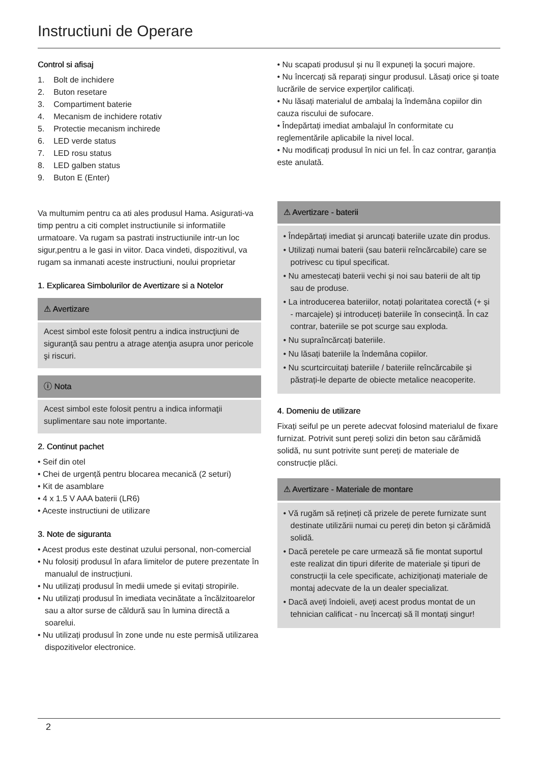Instructiuni de Operare
Control si afisaj
1. Bolt de inchidere
2. Buton resetare
3. Compartiment baterie
4. Mecanism de inchidere rotativ
5. Protectie mecanism inchirede
6. LED verde status
7. LED rosu status
8. LED galben status
9. Buton E (Enter)
Va multumim pentru ca ati ales produsul Hama. Asigurati-va timp pentru a citi complet instructiunile si informatiile urmatoare. Va rugam sa pastrati instructiunile intr-un loc sigur,pentru a le gasi in viitor. Daca vindeti, dispozitivul, va rugam sa inmanati aceste instructiuni, noului proprietar
1. Explicarea Simbolurilor de Avertizare si a Notelor
⚠ Avertizare
Acest simbol este folosit pentru a indica instrucţiuni de siguranţă sau pentru a atrage atenţia asupra unor pericole şi riscuri.
ⓘ Nota
Acest simbol este folosit pentru a indica informaţii suplimentare sau note importante.
2. Continut pachet
• Seif din otel
• Chei de urgență pentru blocarea mecanică (2 seturi)
• Kit de asamblare
• 4 x 1.5 V AAA baterii (LR6)
• Aceste instructiuni de utilizare
3. Note de siguranta
• Acest produs este destinat uzului personal, non-comercial
• Nu folosiți produsul în afara limitelor de putere prezentate în manualul de instrucțiuni.
• Nu utilizați produsul în medii umede și evitați stropirile.
• Nu utilizați produsul în imediata vecinătate a încălzitoarelor sau a altor surse de căldură sau în lumina directă a soarelui.
• Nu utilizați produsul în zone unde nu este permisă utilizarea dispozitivelor electronice.
• Nu scapati produsul și nu îl expuneți la șocuri majore.
• Nu încercați să reparați singur produsul. Lăsați orice și toate lucrările de service experților calificați.
• Nu lăsați materialul de ambalaj la îndemâna copiilor din cauza riscului de sufocare.
• Îndepărtați imediat ambalajul în conformitate cu reglementările aplicabile la nivel local.
• Nu modificați produsul în nici un fel. În caz contrar, garanția este anulată.
⚠ Avertizare - baterii
• Îndepărtați imediat și aruncați bateriile uzate din produs.
• Utilizați numai baterii (sau baterii reîncărcabile) care se potrivesc cu tipul specificat.
• Nu amestecați baterii vechi și noi sau baterii de alt tip sau de produse.
• La introducerea bateriilor, notați polaritatea corectă (+ și - marcajele) și introduceți bateriile în consecință. În caz contrar, bateriile se pot scurge sau exploda.
• Nu supraîncărcați bateriile.
• Nu lăsați bateriile la îndemâna copiilor.
• Nu scurtcircuitați bateriile / bateriile reîncărcabile și păstrați-le departe de obiecte metalice neacoperite.
4. Domeniu de utilizare
Fixați seiful pe un perete adecvat folosind materialul de fixare furnizat. Potrivit sunt pereți solizi din beton sau cărămidă solidă, nu sunt potrivite sunt pereți de materiale de construcție plăci.
⚠ Avertizare - Materiale de montare
• Vă rugăm să rețineți că prizele de perete furnizate sunt destinate utilizării numai cu pereți din beton și cărămidă solidă.
• Dacă peretele pe care urmează să fie montat suportul este realizat din tipuri diferite de materiale și tipuri de construcții la cele specificate, achiziționați materiale de montaj adecvate de la un dealer specializat.
• Dacă aveți îndoieli, aveți acest produs montat de un tehnician calificat - nu încercați să îl montați singur!
2